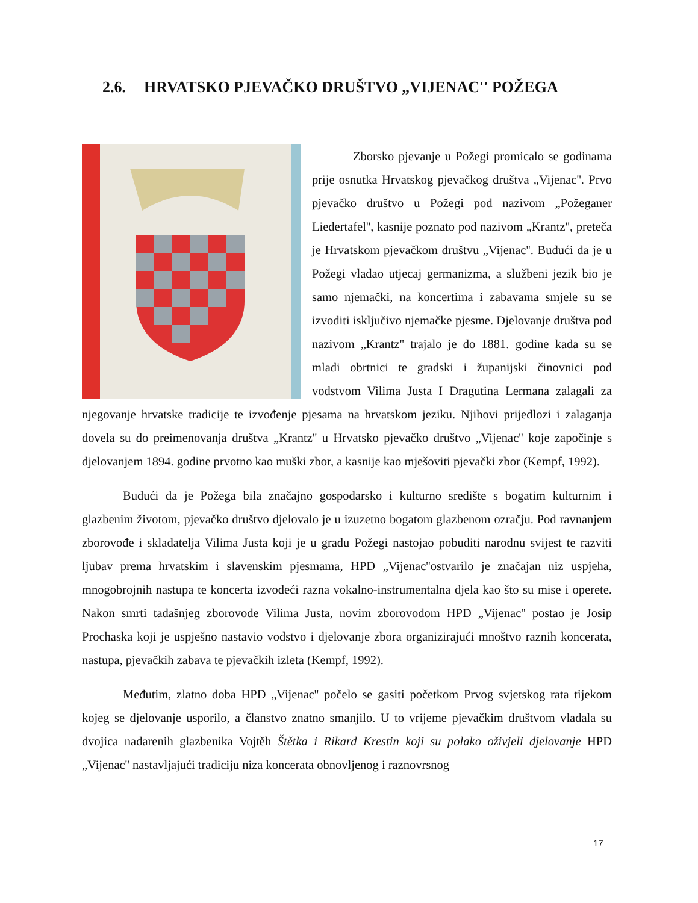2.6. HRVATSKO PJEVAČKO DRUŠTVO „VIJENAC'' POŽEGA
Zborsko pjevanje u Požegi promicalo se godinama prije osnutka Hrvatskog pjevačkog društva „Vijenac''. Prvo pjevačko društvo u Požegi pod nazivom „Požeganer Liedertafel'', kasnije poznato pod nazivom „Krantz'', preteča je Hrvatskom pjevačkom društvu „Vijenac''. Budući da je u Požegi vladao utjecaj germanizma, a službeni jezik bio je samo njemački, na koncertima i zabavama smjele su se izvoditi isključivo njemačke pjesme. Djelovanje društva pod nazivom „Krantz'' trajalo je do 1881. godine kada su se mladi obrtnici te gradski i županijski činovnici pod vodstvom Vilima Justa I Dragutina Lermana zalagali za njegovanje hrvatske tradicije te izvođenje pjesama na hrvatskom jeziku. Njihovi prijedlozi i zalaganja dovela su do preimenovanja društva „Krantz'' u Hrvatsko pjevačko društvo „Vijenac'' koje započinje s djelovanjem 1894. godine prvotno kao muški zbor, a kasnije kao mješoviti pjevački zbor (Kempf, 1992).
Budući da je Požega bila značajno gospodarsko i kulturno središte s bogatim kulturnim i glazbenim životom, pjevačko društvo djelovalo je u izuzetno bogatom glazbenom ozračju. Pod ravnanjem zborovođe i skladatelja Vilima Justa koji je u gradu Požegi nastojao pobuditi narodnu svijest te razviti ljubav prema hrvatskim i slavenskim pjesmama, HPD „Vijenac''ostvarilo je značajan niz uspjeha, mnogobrojnih nastupa te koncerta izvodeći razna vokalno-instrumentalna djela kao što su mise i operete. Nakon smrti tadašnjeg zborovođe Vilima Justa, novim zborovođom HPD „Vijenac'' postao je Josip Prochaska koji je uspješno nastavio vodstvo i djelovanje zbora organizirajući mnoštvo raznih koncerata, nastupa, pjevačkih zabava te pjevačkih izleta (Kempf, 1992).
Međutim, zlatno doba HPD „Vijenac'' počelo se gasiti početkom Prvog svjetskog rata tijekom kojeg se djelovanje usporilo, a članstvo znatno smanjilo. U to vrijeme pjevačkim društvom vladala su dvojica nadarenih glazbenika Vojtěh Štětka i Rikard Krestin koji su polako oživjeli djelovanje HPD „Vijenac'' nastavljajući tradiciju niza koncerata obnovljenog i raznovrsnog
17